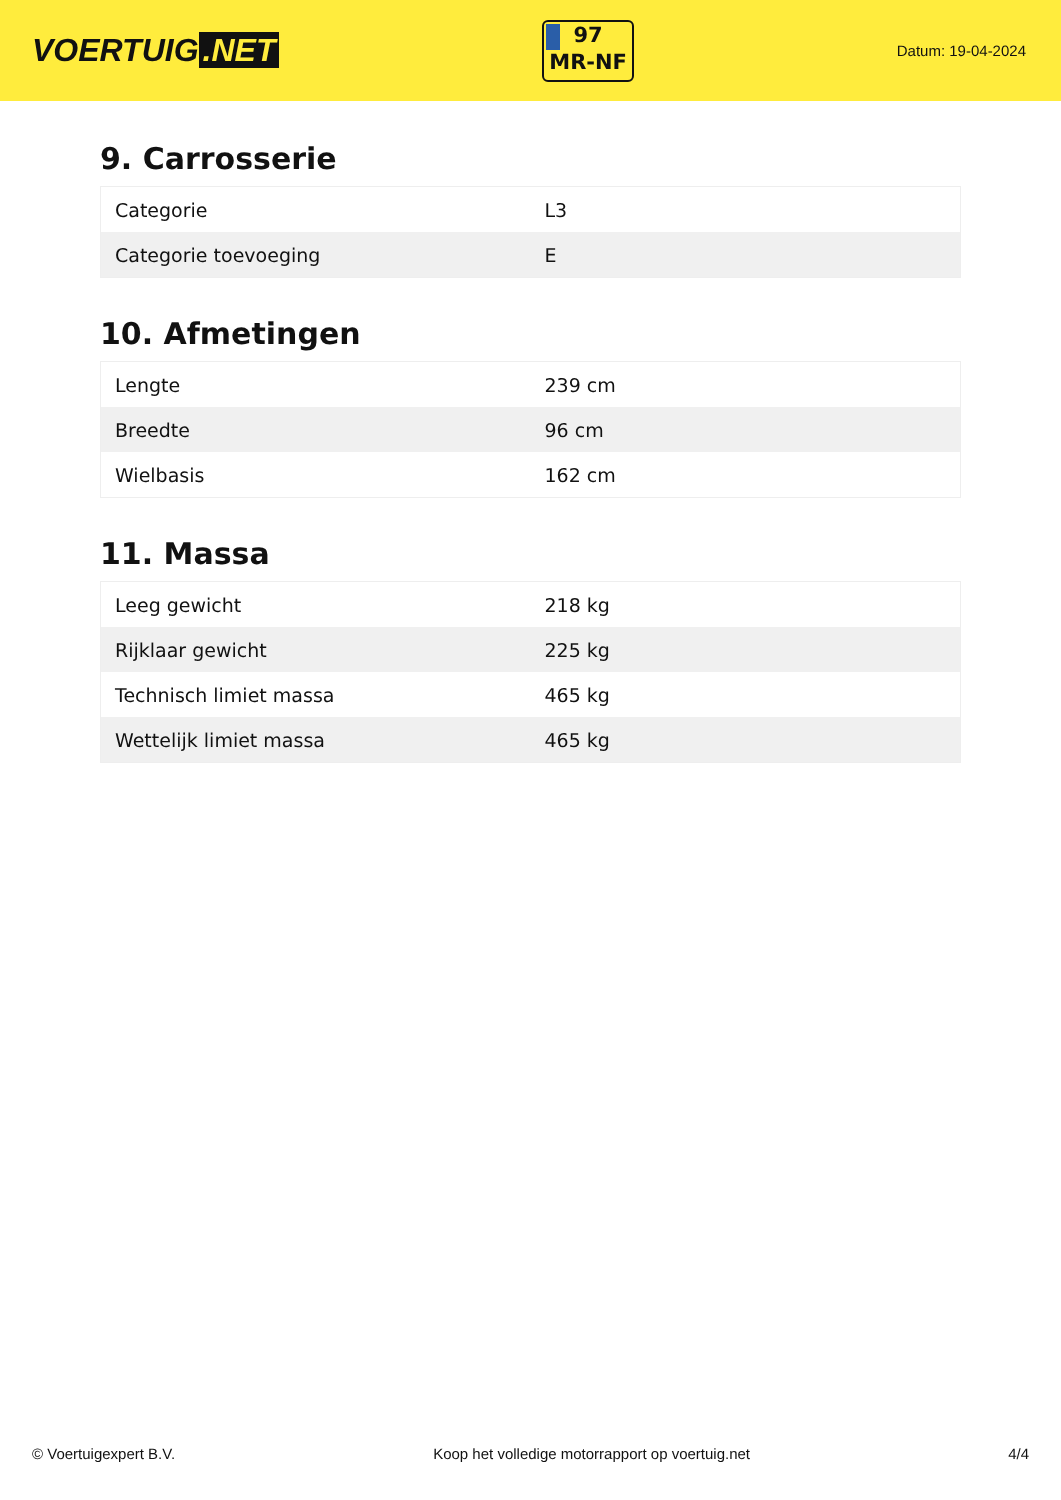VOERTUIG.NET
97
MR-NF
Datum: 19-04-2024
9. Carrosserie
| Categorie | L3 |
| Categorie toevoeging | E |
10. Afmetingen
| Lengte | 239 cm |
| Breedte | 96 cm |
| Wielbasis | 162 cm |
11. Massa
| Leeg gewicht | 218 kg |
| Rijklaar gewicht | 225 kg |
| Technisch limiet massa | 465 kg |
| Wettelijk limiet massa | 465 kg |
© Voertuigexpert B.V. Koop het volledige motorrapport op voertuig.net 4/4